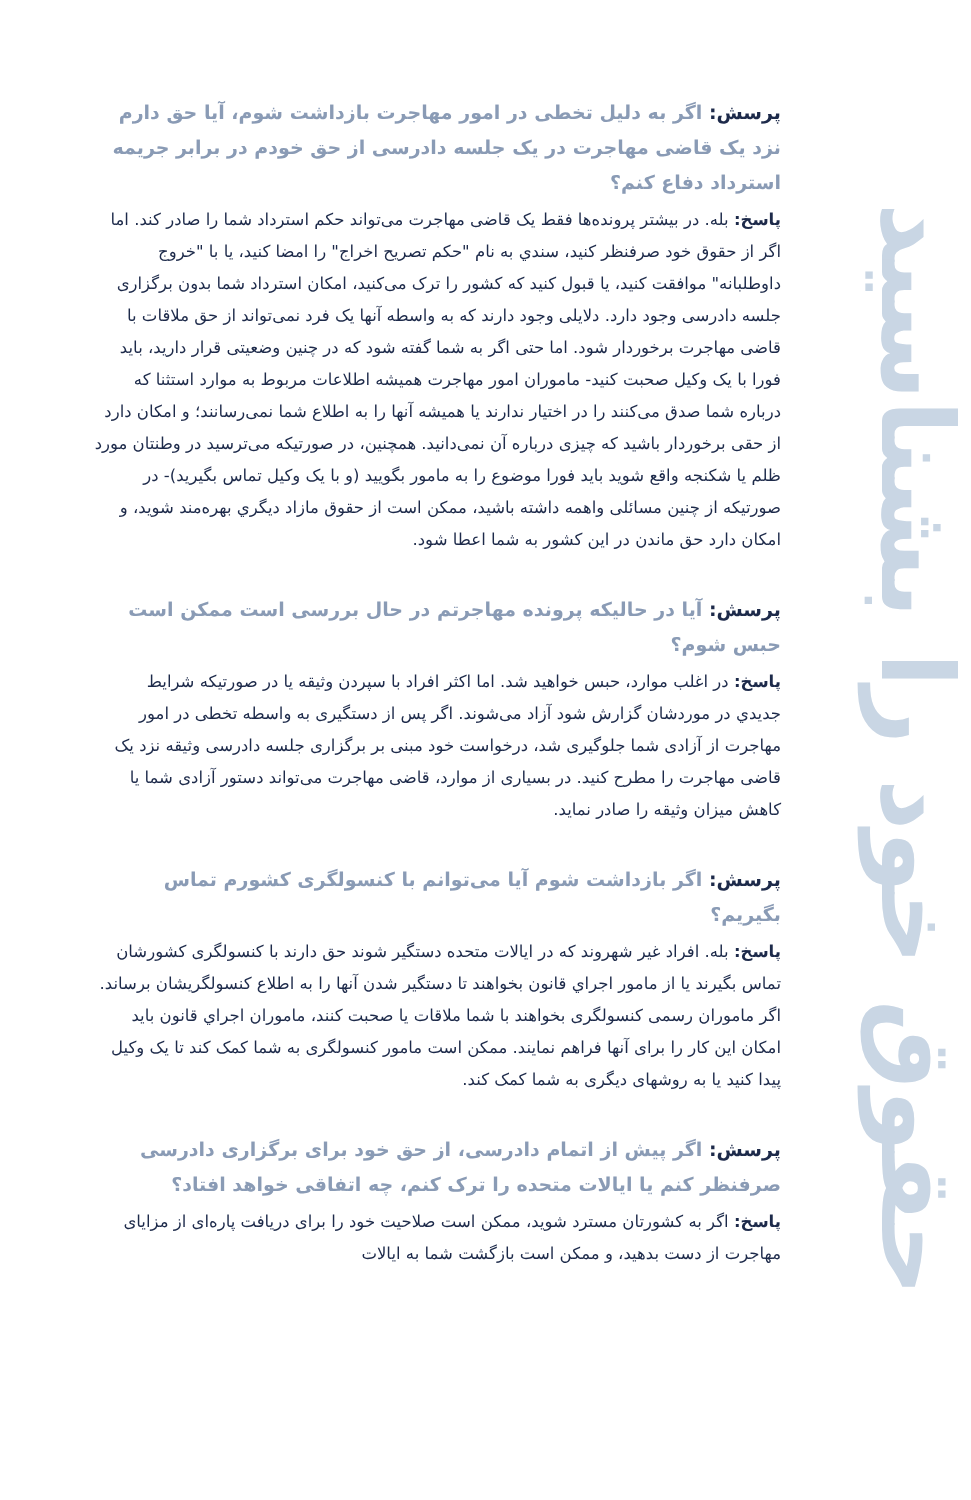حقوق خود را بشناسید
پرسش: اگر به دلیل تخطی در امور مهاجرت بازداشت شوم، آیا حق دارم نزد یک قاضی مهاجرت در یک جلسه دادرسی از حق خودم در برابر جریمه استرداد دفاع کنم؟
پاسخ: بله. در بیشتر پرونده‌ها فقط یک قاضی مهاجرت می‌تواند حکم استرداد شما را صادر کند. اما اگر از حقوق خود صرفنظر کنید، سندي به نام "حکم تصریح اخراج" را امضا کنید، یا با "خروج داوطلبانه" موافقت کنید، یا قبول کنید که کشور را ترک می‌کنید، امکان استرداد شما بدون برگزاری جلسه دادرسی وجود دارد. دلایلی وجود دارند که به واسطه آنها یک فرد نمی‌تواند از حق ملاقات با قاضی مهاجرت برخوردار شود. اما حتی اگر به شما گفته شود که در چنین وضعیتی قرار دارید، باید فورا با یک وکیل صحبت کنید- ماموران امور مهاجرت همیشه اطلاعات مربوط به موارد استثنا که درباره شما صدق می‌کنند را در اختیار ندارند یا همیشه آنها را به اطلاع شما نمی‌رسانند؛ و امکان دارد از حقی برخوردار باشید که چیزی درباره آن نمی‌دانید. همچنین، در صورتیکه می‌ترسید در وطنتان مورد ظلم یا شکنجه واقع شوید باید فورا موضوع را به مامور بگویید (و با یک وکیل تماس بگیرید)- در صورتیکه از چنین مسائلی واهمه داشته باشید، ممکن است از حقوق مازاد دیگري بهره‌مند شوید، و امکان دارد حق ماندن در این کشور به شما اعطا شود.
پرسش: آیا در حالیکه پرونده مهاجرتم در حال بررسی است ممکن است حبس شوم؟
پاسخ: در اغلب موارد، حبس خواهید شد. اما اکثر افراد با سپردن وثیقه یا در صورتیکه شرایط جدیدي در موردشان گزارش شود آزاد می‌شوند. اگر پس از دستگیری به واسطه تخطی در امور مهاجرت از آزادی شما جلوگیری شد، درخواست خود مبنی بر برگزاری جلسه دادرسی وثیقه نزد یک قاضی مهاجرت را مطرح کنید. در بسیاری از موارد، قاضی مهاجرت می‌تواند دستور آزادی شما یا کاهش میزان وثیقه را صادر نماید.
پرسش: اگر بازداشت شوم آیا می‌توانم با کنسولگری کشورم تماس بگیریم؟
پاسخ: بله. افراد غیر شهروند که در ایالات متحده دستگیر شوند حق دارند با کنسولگری کشورشان تماس بگیرند یا از مامور اجراي قانون بخواهند تا دستگیر شدن آنها را به اطلاع کنسولگریشان برساند. اگر ماموران رسمی کنسولگری بخواهند با شما ملاقات یا صحبت کنند، ماموران اجراي قانون باید امکان این کار را برای آنها فراهم نمایند. ممکن است مامور کنسولگری به شما کمک کند تا یک وکیل پیدا کنید یا به روشهای دیگری به شما کمک کند.
پرسش: اگر پیش از اتمام دادرسی، از حق خود برای برگزاری دادرسی صرفنظر کنم یا ایالات متحده را ترک کنم، چه اتفاقی خواهد افتاد؟
پاسخ: اگر به کشورتان مسترد شوید، ممکن است صلاحیت خود را برای دریافت پاره‌ای از مزایای مهاجرت از دست بدهید، و ممکن است بازگشت شما به ایالات